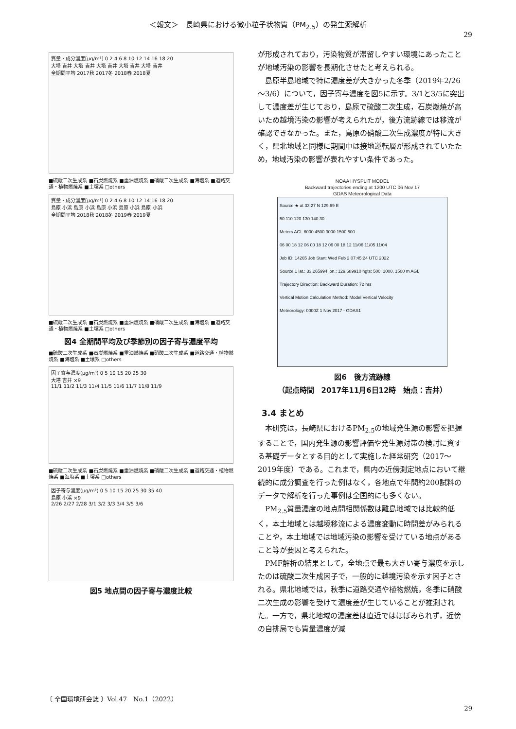＜報文＞　長崎県における微小粒子状物質（PM<sub>2.5</sub>）の発生源解析
29
質量・成分濃度[μg/m³] 0 2 4 6 8 10 12 14 16 18 20
大塔 吉井 大塔 吉井 大塔 吉井 大塔 吉井 大塔 吉井
全期間平均 2017秋 2017冬 2018春 2018夏
■硫酸二次生成系 ■石炭燃焼系 ■重油燃焼系 ■硝酸二次生成系 ■海塩系 ■道路交通・植物燃焼系 ■土壌系 □others
質量・成分濃度[μg/m³] 0 2 4 6 8 10 12 14 16 18 20
島原 小浜 島原 小浜 島原 小浜 島原 小浜 島原 小浜
全期間平均 2018秋 2018冬 2019春 2019夏
■硫酸二次生成系 ■石炭燃焼系 ■重油燃焼系 ■硝酸二次生成系 ■海塩系 ■道路交通・植物燃焼系 ■土壌系 □others
図4 全期間平均及び季節別の因子寄与濃度平均
■硫酸二次生成系 ■石炭燃焼系 ■重油燃焼系 ■硝酸二次生成系 ■道路交通・植物燃焼系 ■海塩系 ■土壌系 □others
因子寄与濃度(μg/m³) 0 5 10 15 20 25 30
大塔 吉井 ×9
11/1 11/2 11/3 11/4 11/5 11/6 11/7 11/8 11/9
■硫酸二次生成系 ■石炭燃焼系 ■重油燃焼系 ■硝酸二次生成系 ■道路交通・植物燃焼系 ■海塩系 ■土壌系 □others
因子寄与濃度(μg/m³) 0 5 10 15 20 25 30 35 40
島原 小浜 ×9
2/26 2/27 2/28 3/1 3/2 3/3 3/4 3/5 3/6
図5 地点間の因子寄与濃度比較
が形成されており，汚染物質が滞留しやすい環境にあったことが地域汚染の影響を長期化させたと考えられる。
島原半島地域で特に濃度差が大きかった冬季（2019年2/26～3/6）について，因子寄与濃度を図5に示す。3/1と3/5に突出して濃度差が生じており，島原で硫酸二次生成，石炭燃焼が高いため越境汚染の影響が考えられたが，後方流跡線では移流が確認できなかった。また，島原の硝酸二次生成濃度が特に大きく，県北地域と同様に期間中は接地逆転層が形成されていたため，地域汚染の影響が表れやすい条件であった。
NOAA HYSPLIT MODEL
Backward trajectories ending at 1200 UTC 06 Nov 17
GDAS Meteorological Data
Source ★ at 33.27 N 129.69 E
50 110 120 130 140 30
Meters AGL 6000 4500 3000 1500 500
06 00 18 12 06 00 18 12 06 00 18 12 11/06 11/05 11/04
Job ID: 14265 Job Start: Wed Feb 2 07:45:24 UTC 2022
Source 1 lat.: 33.265994 lon.: 129.689910 hgts: 500, 1000, 1500 m AGL
Trajectory Direction: Backward Duration: 72 hrs
Vertical Motion Calculation Method: Model Vertical Velocity
Meteorology: 0000Z 1 Nov 2017 - GDAS1
図6　後方流跡線
（起点時間　2017年11月6日12時　始点：吉井）
3.4 まとめ
本研究は，長崎県におけるPM<sub>2.5</sub>の地域発生源の影響を把握することで，国内発生源の影響評価や発生源対策の検討に資する基礎データとする目的として実施した経常研究（2017～2019年度）である。これまで，県内の近傍測定地点において継続的に成分調査を行った例はなく，各地点で年間約200試料のデータで解析を行った事例は全国的にも多くない。
PM<sub>2.5</sub>質量濃度の地点間相関係数は離島地域では比較的低く，本土地域とは越境移流による濃度変動に時間差がみられることや，本土地域では地域汚染の影響を受けている地点があること等が要因と考えられた。
PMF解析の結果として，全地点で最も大きい寄与濃度を示したのは硫酸二次生成因子で，一般的に越境汚染を示す因子とされる。県北地域では，秋季に道路交通や植物燃焼，冬季に硝酸二次生成の影響を受けて濃度差が生じていることが推測された。一方で，県北地域の濃度差は直近ではほぼみられず，近傍の自排局でも質量濃度が減
〔 全国環境研会誌 〕Vol.47　No.1（2022）
29